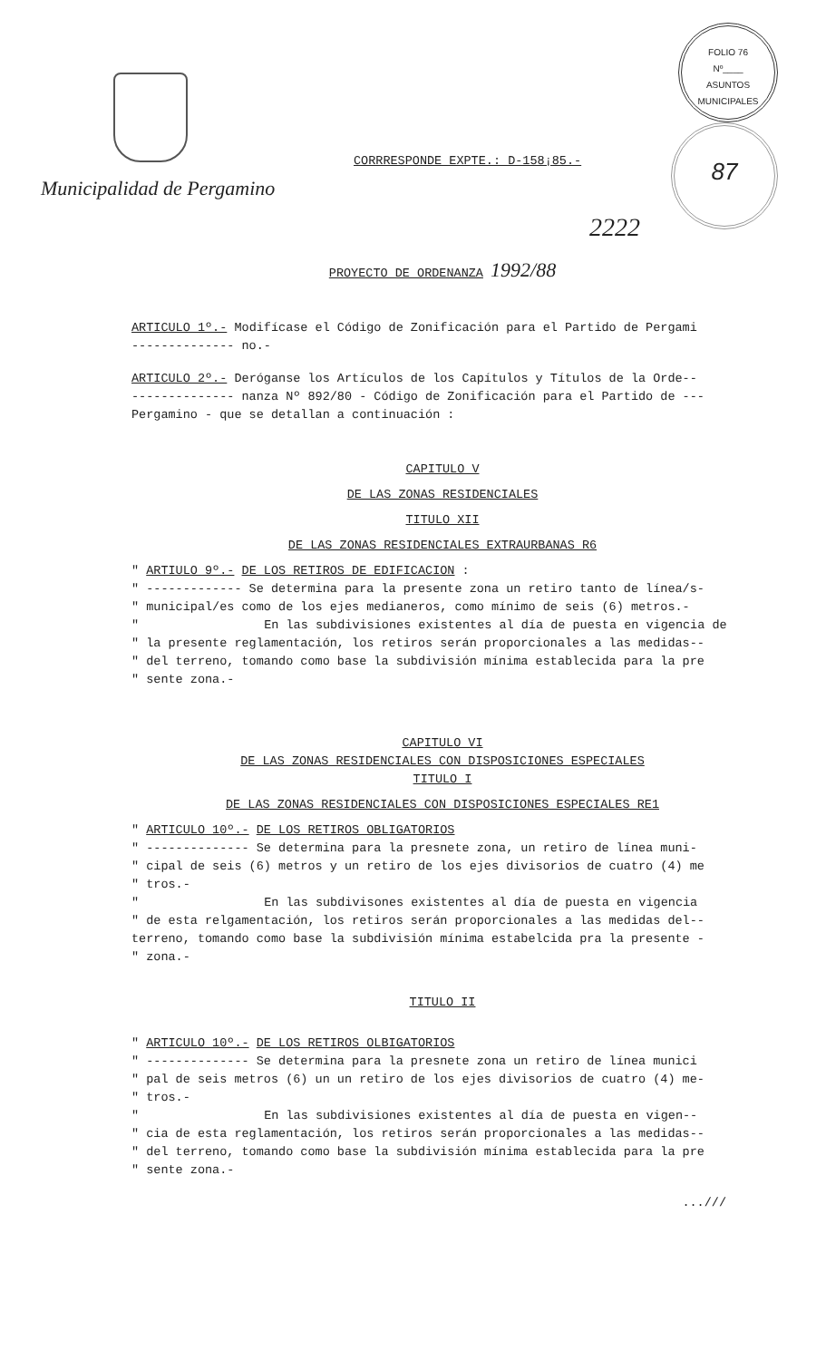Municipalidad de Pergamino
CORRRESPONDE EXPTE.: D-158¡85.-
FOLIO 76
Nº____
ASUNTOS MUNICIPALES
87
2222
PROYECTO DE ORDENANZA 1992/88
ARTICULO 1º.- Modifícase el Código de Zonificación para el Partido de Pergami
-------------- no.-
ARTICULO 2º.- Deróganse los Artículos de los Capítulos y Títulos de la Orde--
-------------- nanza Nº 892/80 - Código de Zonificación para el Partido de ---
Pergamino - que se detallan a continuación :
CAPITULO V
DE LAS ZONAS RESIDENCIALES
TITULO XII
DE LAS ZONAS RESIDENCIALES EXTRAURBANAS R6
" ARTIULO 9º.- DE LOS RETIROS DE EDIFICACION :
" ------------- Se determina para la presente zona un retiro tanto de línea/s-
" municipal/es como de los ejes medianeros, como mínimo de seis (6) metros.-
" En las subdivisiones existentes al día de puesta en vigencia de
" la presente reglamentación, los retiros serán proporcionales a las medidas--
" del terreno, tomando como base la subdivisión mínima establecida para la pre
" sente zona.-
CAPITULO VI
DE LAS ZONAS RESIDENCIALES CON DISPOSICIONES ESPECIALES
TITULO I
DE LAS ZONAS RESIDENCIALES CON DISPOSICIONES ESPECIALES RE1
" ARTICULO 10º.- DE LOS RETIROS OBLIGATORIOS
" -------------- Se determina para la presnete zona, un retiro de línea muni-
" cipal de seis (6) metros y un retiro de los ejes divisorios de cuatro (4) me
" tros.-
" En las subdivisones existentes al día de puesta en vigencia
" de esta relgamentación, los retiros serán proporcionales a las medidas del--
terreno, tomando como base la subdivisión mínima estabelcida pra la presente -
" zona.-
TITULO II
" ARTICULO 10º.- DE LOS RETIROS OLBIGATORIOS
" -------------- Se determina para la presnete zona un retiro de línea munici
" pal de seis metros (6) un un retiro de los ejes divisorios de cuatro (4) me-
" tros.-
" En las subdivisiones existentes al día de puesta en vigen--
" cia de esta reglamentación, los retiros serán proporcionales a las medidas--
" del terreno, tomando como base la subdivisión mínima establecida para la pre
" sente zona.-
...///